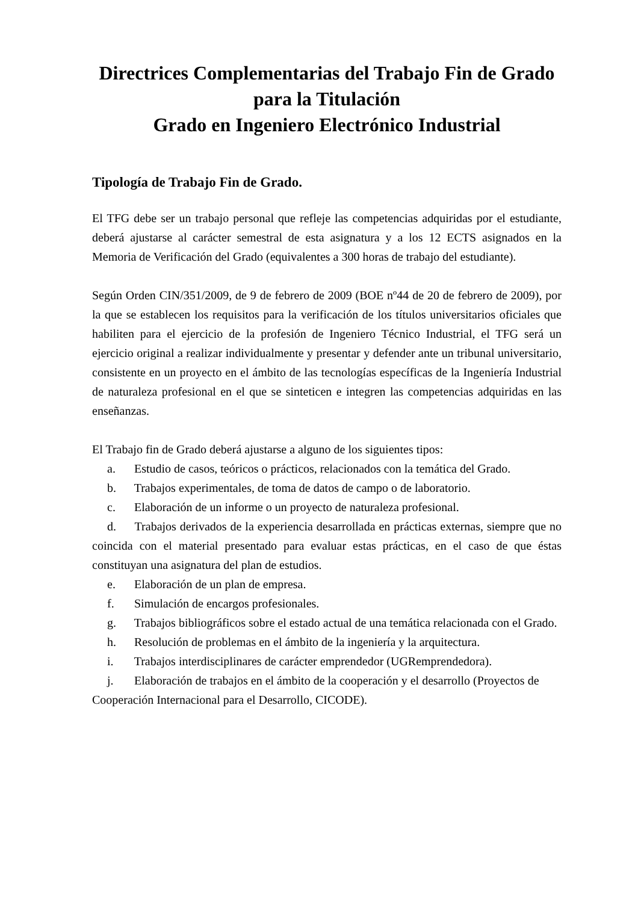Directrices Complementarias del Trabajo Fin de Grado para la Titulación
Grado en Ingeniero Electrónico Industrial
Tipología de Trabajo Fin de Grado.
El TFG debe ser un trabajo personal que refleje las competencias adquiridas por el estudiante, deberá ajustarse al carácter semestral de esta asignatura y a los 12 ECTS asignados en la Memoria de Verificación del Grado (equivalentes a 300 horas de trabajo del estudiante).
Según Orden CIN/351/2009, de 9 de febrero de 2009 (BOE nº44 de 20 de febrero de 2009), por la que se establecen los requisitos para la verificación de los títulos universitarios oficiales que habiliten para el ejercicio de la profesión de Ingeniero Técnico Industrial, el TFG será un ejercicio original a realizar individualmente y presentar y defender ante un tribunal universitario, consistente en un proyecto en el ámbito de las tecnologías específicas de la Ingeniería Industrial de naturaleza profesional en el que se sinteticen e integren las competencias adquiridas en las enseñanzas.
El Trabajo fin de Grado deberá ajustarse a alguno de los siguientes tipos:
a. Estudio de casos, teóricos o prácticos, relacionados con la temática del Grado.
b. Trabajos experimentales, de toma de datos de campo o de laboratorio.
c. Elaboración de un informe o un proyecto de naturaleza profesional.
d. Trabajos derivados de la experiencia desarrollada en prácticas externas, siempre que no coincida con el material presentado para evaluar estas prácticas, en el caso de que éstas constituyan una asignatura del plan de estudios.
e. Elaboración de un plan de empresa.
f. Simulación de encargos profesionales.
g. Trabajos bibliográficos sobre el estado actual de una temática relacionada con el Grado.
h. Resolución de problemas en el ámbito de la ingeniería y la arquitectura.
i. Trabajos interdisciplinares de carácter emprendedor (UGRemprendedora).
j. Elaboración de trabajos en el ámbito de la cooperación y el desarrollo (Proyectos de Cooperación Internacional para el Desarrollo, CICODE).